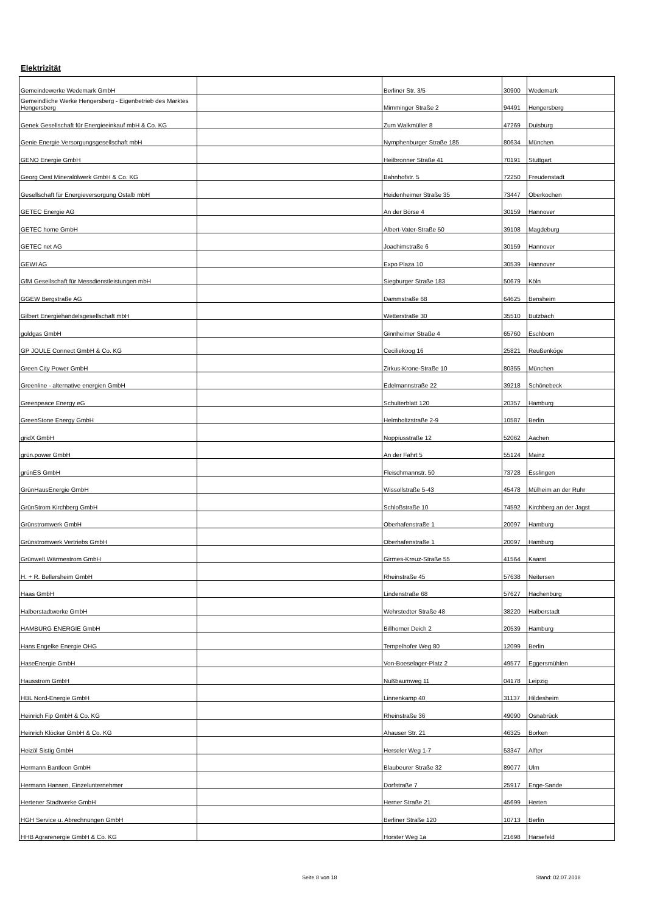Elektrizität
| Gemeindewerke Wedemark GmbH | | Berliner Str. 3/5 | 30900 | Wedemark |
| Gemeindliche Werke Hengersberg - Eigenbetrieb des Marktes Hengersberg | | Mimminger Straße 2 | 94491 | Hengersberg |
| Genek Gesellschaft für Energieeinkauf mbH & Co. KG | | Zum Walkmüller 8 | 47269 | Duisburg |
| Genie Energie Versorgungsgesellschaft mbH | | Nymphenburger Straße 185 | 80634 | München |
| GENO Energie GmbH | | Heilbronner Straße 41 | 70191 | Stuttgart |
| Georg Oest Mineralölwerk GmbH & Co. KG | | Bahnhofstr. 5 | 72250 | Freudenstadt |
| Gesellschaft für Energieversorgung Ostalb mbH | | Heidenheimer Straße 35 | 73447 | Oberkochen |
| GETEC Energie AG | | An der Börse 4 | 30159 | Hannover |
| GETEC home GmbH | | Albert-Vater-Straße 50 | 39108 | Magdeburg |
| GETEC net AG | | Joachimstraße 6 | 30159 | Hannover |
| GEWI AG | | Expo Plaza 10 | 30539 | Hannover |
| GfM Gesellschaft für Messdienstleistungen mbH | | Siegburger Straße 183 | 50679 | Köln |
| GGEW Bergstraße AG | | Dammstraße 68 | 64625 | Bensheim |
| Gilbert Energiehandelsgesellschaft mbH | | Wetterstraße 30 | 35510 | Butzbach |
| goldgas GmbH | | Ginnheimer Straße 4 | 65760 | Eschborn |
| GP JOULE Connect GmbH & Co. KG | | Ceciliekoog 16 | 25821 | Reußenköge |
| Green City Power GmbH | | Zirkus-Krone-Straße 10 | 80355 | München |
| Greenline - alternative energien GmbH | | Edelmannstraße 22 | 39218 | Schönebeck |
| Greenpeace Energy eG | | Schulterblatt 120 | 20357 | Hamburg |
| GreenStone Energy GmbH | | Helmholtzstraße 2-9 | 10587 | Berlin |
| gridX GmbH | | Noppiusstraße 12 | 52062 | Aachen |
| grün.power GmbH | | An der Fahrt 5 | 55124 | Mainz |
| grünES GmbH | | Fleischmannstr. 50 | 73728 | Esslingen |
| GrünHausEnergie GmbH | | Wissollstraße 5-43 | 45478 | Mülheim an der Ruhr |
| GrünStrom Kirchberg GmbH | | Schloßstraße 10 | 74592 | Kirchberg an der Jagst |
| Grünstromwerk GmbH | | Oberhafenstraße 1 | 20097 | Hamburg |
| Grünstromwerk Vertriebs GmbH | | Oberhafenstraße 1 | 20097 | Hamburg |
| Grünwelt Wärmestrom GmbH | | Girmes-Kreuz-Straße 55 | 41564 | Kaarst |
| H. + R. Bellersheim GmbH | | Rheinstraße 45 | 57638 | Neitersen |
| Haas GmbH | | Lindenstraße 68 | 57627 | Hachenburg |
| Halberstadtwerke GmbH | | Wehrstedter Straße 48 | 38220 | Halberstadt |
| HAMBURG ENERGIE GmbH | | Billhorner Deich 2 | 20539 | Hamburg |
| Hans Engelke Energie OHG | | Tempelhofer Weg 80 | 12099 | Berlin |
| HaseEnergie GmbH | | Von-Boeselager-Platz 2 | 49577 | Eggersmühlen |
| Hausstrom GmbH | | Nußbaumweg 11 | 04178 | Leipzig |
| HBL Nord-Energie GmbH | | Linnenkamp 40 | 31137 | Hildesheim |
| Heinrich Fip GmbH & Co. KG | | Rheinstraße 36 | 49090 | Osnabrück |
| Heinrich Klöcker GmbH & Co. KG | | Ahauser Str. 21 | 46325 | Borken |
| Heizöl Sistig GmbH | | Herseler Weg 1-7 | 53347 | Alfter |
| Hermann Bantleon GmbH | | Blaubeurer Straße 32 | 89077 | Ulm |
| Hermann Hansen, Einzelunternehmer | | Dorfstraße 7 | 25917 | Enge-Sande |
| Hertener Stadtwerke GmbH | | Herner Straße 21 | 45699 | Herten |
| HGH Service u. Abrechnungen GmbH | | Berliner Straße 120 | 10713 | Berlin |
| HHB Agrarenergie GmbH & Co. KG | | Horster Weg 1a | 21698 | Harsefeld |
Seite 8 von 18 Stand: 02.07.2018